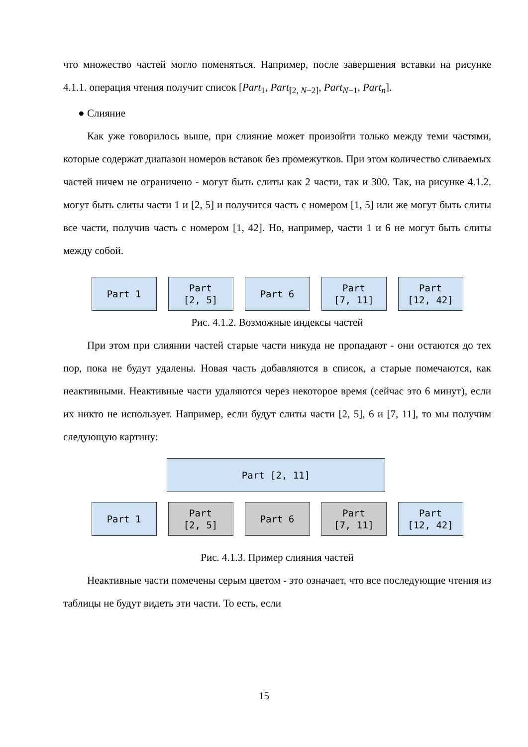что множество частей могло поменяться. Например, после завершения вставки на рисунке 4.1.1. операция чтения получит список [Part<sub>1</sub>, Part<sub>[2, N−2]</sub>, Part<sub>N−1</sub>, Part<sub>n</sub>].
● Слияние
Как уже говорилось выше, при слияние может произойти только между теми частями, которые содержат диапазон номеров вставок без промежутков. При этом количество сливаемых частей ничем не ограничено - могут быть слиты как 2 части, так и 300. Так, на рисунке 4.1.2. могут быть слиты части 1 и [2, 5] и получится часть с номером [1, 5] или же могут быть слиты все части, получив часть с номером [1, 42]. Но, например, части 1 и 6 не могут быть слиты между собой.
Part 1 Part
[2, 5]
Part 6 Part
[7, 11]
Part
[12, 42]
Рис. 4.1.2. Возможные индексы частей
При этом при слиянии частей старые части никуда не пропадают - они остаются до тех пор, пока не будут удалены. Новая часть добавляются в список, а старые помечаются, как неактивными. Неактивные части удаляются через некоторое время (сейчас это 6 минут), если их никто не использует. Например, если будут слиты части [2, 5], 6 и [7, 11], то мы получим следующую картину:
Part [2, 11]
Part 1 Part
[2, 5]
Part 6 Part
[7, 11]
Part
[12, 42]
Рис. 4.1.3. Пример слияния частей
Неактивные части помечены серым цветом - это означает, что все последующие чтения из таблицы не будут видеть эти части. То есть, если
15